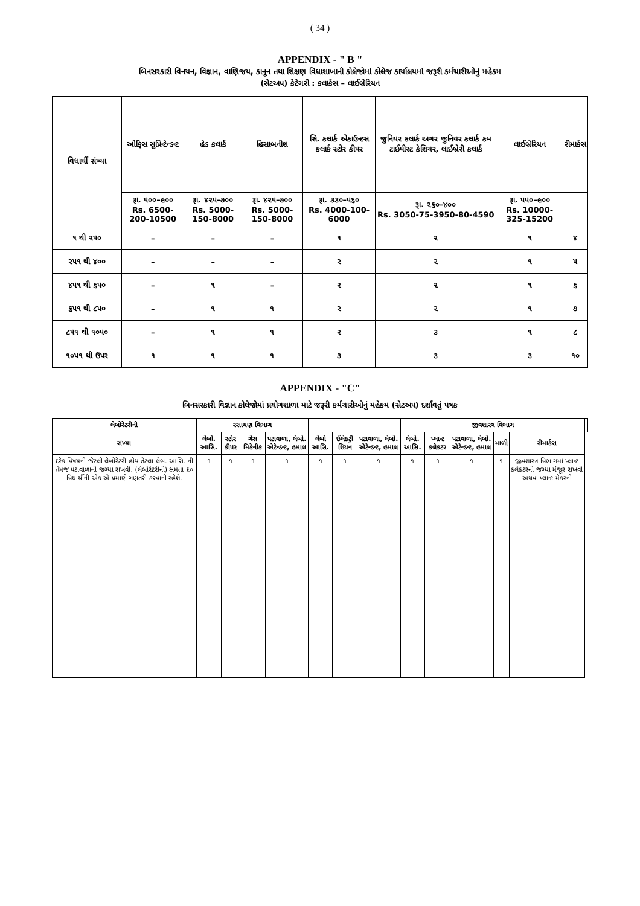( 34 )
APPENDIX - " B "
બિનસરકારી વિનયન, વિજ્ઞાન, વાણિજય, કાનૂન તથા શિક્ષણ વિધાશાખાની કોલેજોમાં કોલેજ કાર્યાલયમાં જરૂરી કર્મચારીઓનું મહેકમ
(સેટઅપ) કેટેગરી : કલાર્કસ – લાઈબ્રેરિયન
| વિધાર્થી સંખ્યા | ઓફિસ સુપ્રિન્ટેન્ડન્ટ | હેડ કલાર્ક | હિસાબનીશ | સિ. કલાર્ક એકાઉન્ટસ કલાર્ક સ્ટોર કીપર | જુનિયર કલાર્ક અગર જુનિયર કલાર્ક કમ ટાઈપીસ્ટ કેશિયર, લાઈબ્રેરી કલાર્ક | લાઈબ્રેરિયન | રીમાર્કસ |
| --- | --- | --- | --- | --- | --- | --- | --- |
| | રૂા. ૫૦૦–૯૦૦ Rs. 6500-200-10500 | રૂા. ૪૨૫–૭૦૦ Rs. 5000-150-8000 | રૂા. ૪૨૫–૭૦૦ Rs. 5000-150-8000 | રૂા. ૩૩૦–૫૬૦ Rs. 4000-100-6000 | રૂા. ૨૬૦–૪૦૦ Rs. 3050-75-3950-80-4590 | રૂા. ૫૫૦–૯૦૦ Rs. 10000-325-15200 | |
| ૧ થી ૨૫૦ | – | – | – | ૧ | ૨ | ૧ | ૪ |
| ૨૫૧ થી ૪૦૦ | – | – | – | ૨ | ૨ | ૧ | ૫ |
| ૪૫૧ થી ૬૫૦ | – | ૧ | – | ૨ | ૨ | ૧ | ૬ |
| ૬૫૧ થી ૮૫૦ | – | ૧ | ૧ | ૨ | ૨ | ૧ | ૭ |
| ૮૫૧ થી ૧૦૫૦ | – | ૧ | ૧ | ૨ | ૩ | ૧ | ૮ |
| ૧૦૫૧ થી ઉપર | ૧ | ૧ | ૧ | ૩ | ૩ | ૩ | ૧૦ |
APPENDIX - "C"
બિનસરકારી વિજ્ઞાન કોલેજોમાં પ્રયોગશાળા માટે જરૂરી કર્મચારીઓનું મહેકમ (સેટઅપ) દર્શાવતું પત્રક
| લેબોરેટરીની | રસાયણ વિભાગ | | | | | | | જીવશાસ્ત્ર વિભાગ | | | | | |
| --- | --- | --- | --- | --- | --- | --- | --- | --- | --- | --- | --- | --- | --- |
| સંખ્યા | લેબો. આસિ. | સ્ટોર કીપર | ગેસ મિકેનીક | પટાવાળા, લેબો. એટેન્ડન્ટ, હમાલ | લેબો આસિ. | ઈલેકટ્રી શિયન | પટાવાળા, લેબો. એટેન્ડન્ટ, હમાલ | લેબો. આસિ. | પ્લાન્ટ કલેકટર | પટાવાળા, લેબો. એટેન્ડન્ટ, હમાલ | માળી | રીમાર્કસ | |
| દરેક વિષયની જેટલી લેબોરેટરી હોય તેટલા લેબ. આસિ. ની તેમજ પટાવાળાની જગ્યા રાખવી. (લેબોરેટરીની) ક્ષમતા ૬૦ વિધાર્થીની એક એ પ્રમાણે ગણતરી કરવાની રહેશે. | ૧ | ૧ | ૧ | ૧ | ૧ | ૧ | ૧ | ૧ | ૧ | ૧ | ૧ | જીવશાસ્ત્ર વિભાગમાં પ્લાન્ટ કલેકટરની જગ્યા મંજૂર રાખવી અથવા પ્લાન્ટ મેકરની | |